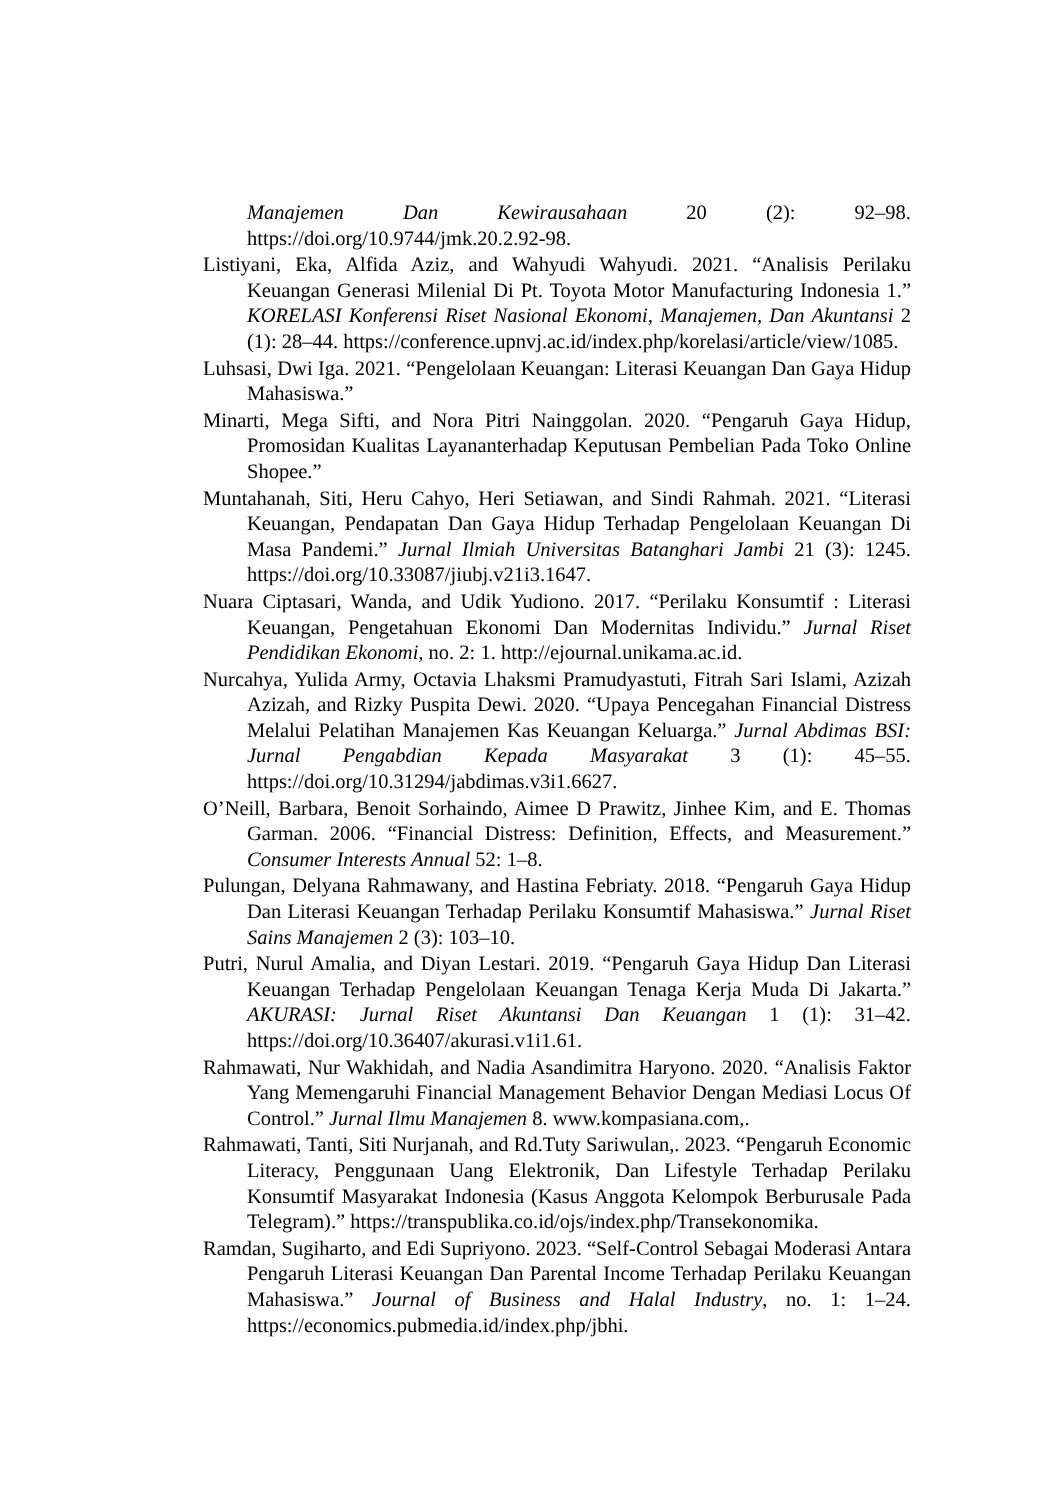Manajemen Dan Kewirausahaan 20 (2): 92–98. https://doi.org/10.9744/jmk.20.2.92-98.
Listiyani, Eka, Alfida Aziz, and Wahyudi Wahyudi. 2021. “Analisis Perilaku Keuangan Generasi Milenial Di Pt. Toyota Motor Manufacturing Indonesia 1.” KORELASI Konferensi Riset Nasional Ekonomi, Manajemen, Dan Akuntansi 2 (1): 28–44. https://conference.upnvj.ac.id/index.php/korelasi/article/view/1085.
Luhsasi, Dwi Iga. 2021. “Pengelolaan Keuangan: Literasi Keuangan Dan Gaya Hidup Mahasiswa.”
Minarti, Mega Sifti, and Nora Pitri Nainggolan. 2020. “Pengaruh Gaya Hidup, Promosidan Kualitas Layananterhadap Keputusan Pembelian Pada Toko Online Shopee.”
Muntahanah, Siti, Heru Cahyo, Heri Setiawan, and Sindi Rahmah. 2021. “Literasi Keuangan, Pendapatan Dan Gaya Hidup Terhadap Pengelolaan Keuangan Di Masa Pandemi.” Jurnal Ilmiah Universitas Batanghari Jambi 21 (3): 1245. https://doi.org/10.33087/jiubj.v21i3.1647.
Nuara Ciptasari, Wanda, and Udik Yudiono. 2017. “Perilaku Konsumtif : Literasi Keuangan, Pengetahuan Ekonomi Dan Modernitas Individu.” Jurnal Riset Pendidikan Ekonomi, no. 2: 1. http://ejournal.unikama.ac.id.
Nurcahya, Yulida Army, Octavia Lhaksmi Pramudyastuti, Fitrah Sari Islami, Azizah Azizah, and Rizky Puspita Dewi. 2020. “Upaya Pencegahan Financial Distress Melalui Pelatihan Manajemen Kas Keuangan Keluarga.” Jurnal Abdimas BSI: Jurnal Pengabdian Kepada Masyarakat 3 (1): 45–55. https://doi.org/10.31294/jabdimas.v3i1.6627.
O’Neill, Barbara, Benoit Sorhaindo, Aimee D Prawitz, Jinhee Kim, and E. Thomas Garman. 2006. “Financial Distress: Definition, Effects, and Measurement.” Consumer Interests Annual 52: 1–8.
Pulungan, Delyana Rahmawany, and Hastina Febriaty. 2018. “Pengaruh Gaya Hidup Dan Literasi Keuangan Terhadap Perilaku Konsumtif Mahasiswa.” Jurnal Riset Sains Manajemen 2 (3): 103–10.
Putri, Nurul Amalia, and Diyan Lestari. 2019. “Pengaruh Gaya Hidup Dan Literasi Keuangan Terhadap Pengelolaan Keuangan Tenaga Kerja Muda Di Jakarta.” AKURASI: Jurnal Riset Akuntansi Dan Keuangan 1 (1): 31–42. https://doi.org/10.36407/akurasi.v1i1.61.
Rahmawati, Nur Wakhidah, and Nadia Asandimitra Haryono. 2020. “Analisis Faktor Yang Memengaruhi Financial Management Behavior Dengan Mediasi Locus Of Control.” Jurnal Ilmu Manajemen 8. www.kompasiana.com,.
Rahmawati, Tanti, Siti Nurjanah, and Rd.Tuty Sariwulan,. 2023. “Pengaruh Economic Literacy, Penggunaan Uang Elektronik, Dan Lifestyle Terhadap Perilaku Konsumtif Masyarakat Indonesia (Kasus Anggota Kelompok Berburusale Pada Telegram).” https://transpublika.co.id/ojs/index.php/Transekonomika.
Ramdan, Sugiharto, and Edi Supriyono. 2023. “Self-Control Sebagai Moderasi Antara Pengaruh Literasi Keuangan Dan Parental Income Terhadap Perilaku Keuangan Mahasiswa.” Journal of Business and Halal Industry, no. 1: 1–24. https://economics.pubmedia.id/index.php/jbhi.